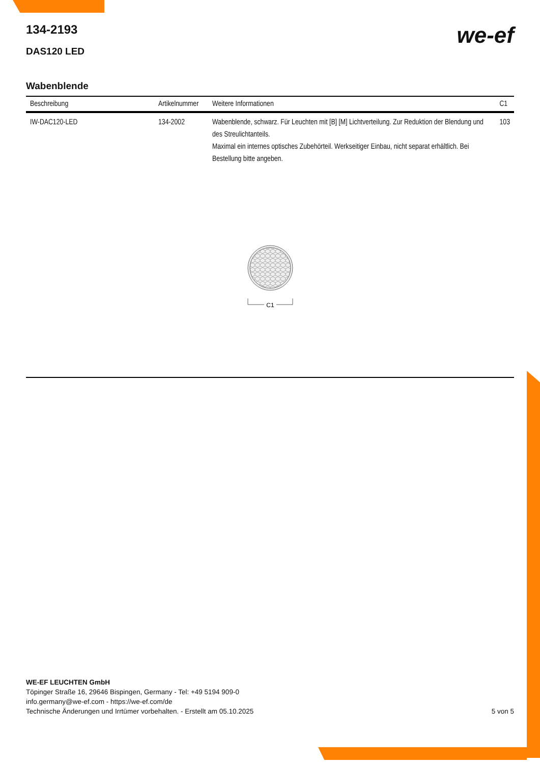we-ef
134-2193
DAS120 LED
Wabenblende
| Beschreibung | Artikelnummer | Weitere Informationen | C1 |
| --- | --- | --- | --- |
| IW-DAC120-LED | 134-2002 | Wabenblende, schwarz. Für Leuchten mit [B] [M] Lichtverteilung. Zur Reduktion der Blendung und des Streulichtanteils. Maximal ein internes optisches Zubehörteil. Werkseitiger Einbau, nicht separat erhältlich. Bei Bestellung bitte angeben. | 103 |
C1
WE-EF LEUCHTEN GmbH
Töpinger Straße 16, 29646 Bispingen, Germany - Tel: +49 5194 909-0
info.germany@we-ef.com - https://we-ef.com/de
Technische Änderungen und Irrtümer vorbehalten. - Erstellt am 05.10.2025
5 von 5